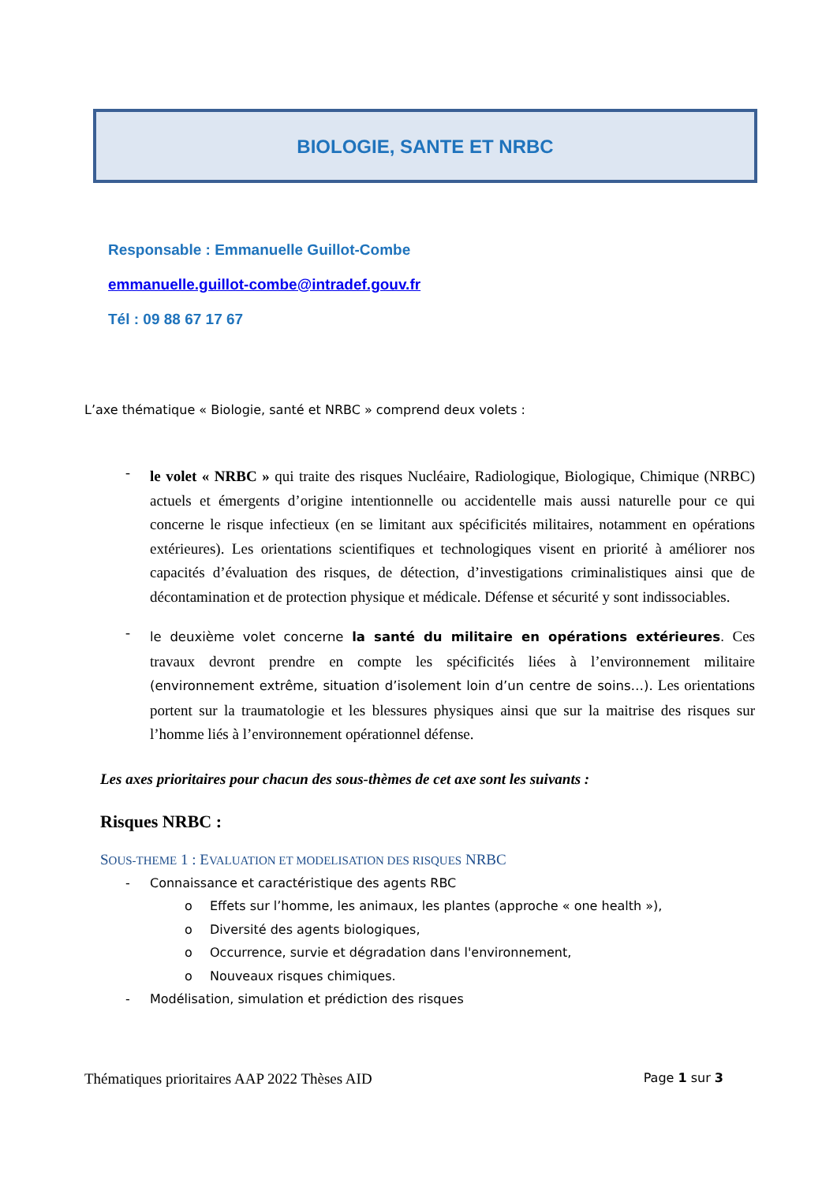BIOLOGIE, SANTE ET NRBC
Responsable : Emmanuelle Guillot-Combe
emmanuelle.guillot-combe@intradef.gouv.fr
Tél : 09 88 67 17 67
L’axe thématique « Biologie, santé et NRBC » comprend deux volets :
-
le volet « NRBC » qui traite des risques Nucléaire, Radiologique, Biologique, Chimique (NRBC) actuels et émergents d’origine intentionnelle ou accidentelle mais aussi naturelle pour ce qui concerne le risque infectieux (en se limitant aux spécificités militaires, notamment en opérations extérieures). Les orientations scientifiques et technologiques visent en priorité à améliorer nos capacités d’évaluation des risques, de détection, d’investigations criminalistiques ainsi que de décontamination et de protection physique et médicale. Défense et sécurité y sont indissociables.
-
le deuxième volet concerne la santé du militaire en opérations extérieures. Ces travaux devront prendre en compte les spécificités liées à l’environnement militaire (environnement extrême, situation d’isolement loin d’un centre de soins…). Les orientations portent sur la traumatologie et les blessures physiques ainsi que sur la maitrise des risques sur l’homme liés à l’environnement opérationnel défense.
Les axes prioritaires pour chacun des sous-thèmes de cet axe sont les suivants :
Risques NRBC :
SOUS-THEME 1 : EVALUATION ET MODELISATION DES RISQUES NRBC
- Connaissance et caractéristique des agents RBC
o Effets sur l’homme, les animaux, les plantes (approche « one health »),
o Diversité des agents biologiques,
o Occurrence, survie et dégradation dans l'environnement,
o Nouveaux risques chimiques.
- Modélisation, simulation et prédiction des risques
Thématiques prioritaires AAP 2022 Thèses AID Page 1 sur 3